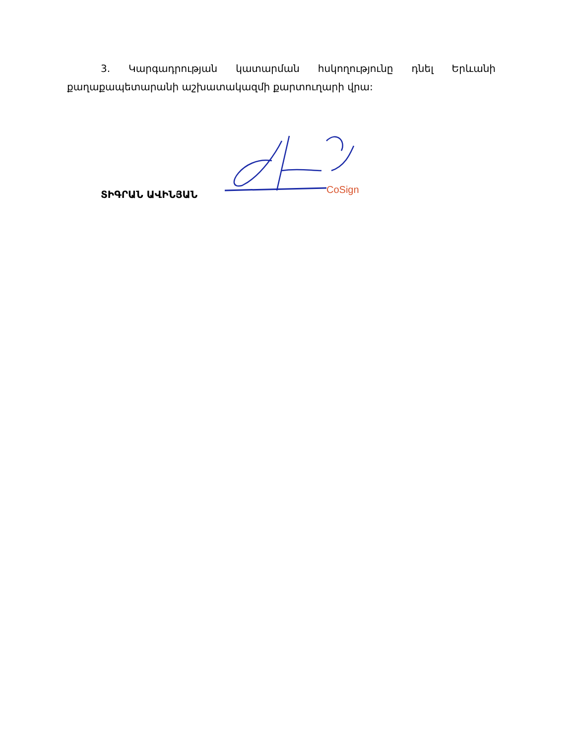3. Կարգադրության կատարման հսկողությունը դնել Երևանի քաղաքապետարանի աշխատակազմի քարտուղարի վրա:
ՏԻԳՐԱՆ ԱՎԻՆՅԱՆ
CoSign